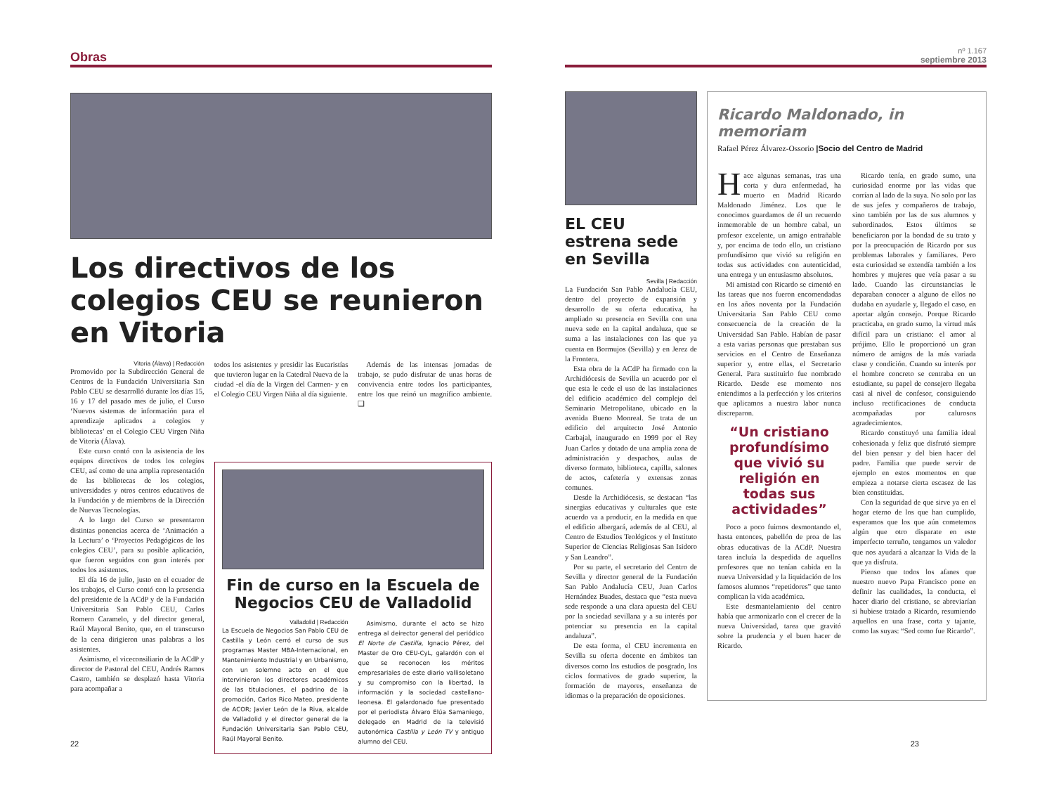Obras
Los directivos de los colegios CEU se reunieron en Vitoria
Vitoria (Álava) | Redacción
Promovido por la Subdirección General de Centros de la Fundación Universitaria San Pablo CEU se desarrolló durante los días 15, 16 y 17 del pasado mes de julio, el Curso ‘Nuevos sistemas de información para el aprendizaje aplicados a colegios y bibliotecas’ en el Colegio CEU Virgen Niña de Vitoria (Álava).
Este curso contó con la asistencia de los equipos directivos de todos los colegios CEU, así como de una amplia representación de las bibliotecas de los colegios, universidades y otros centros educativos de la Fundación y de miembros de la Dirección de Nuevas Tecnologías.
A lo largo del Curso se presentaron distintas ponencias acerca de ‘Animación a la Lectura’ o ‘Proyectos Pedagógicos de los colegios CEU’, para su posible aplicación, que fueron seguidos con gran interés por todos los asistentes.
El día 16 de julio, justo en el ecuador de los trabajos, el Curso contó con la presencia del presidente de la ACdP y de la Fundación Universitaria San Pablo CEU, Carlos Romero Caramelo, y del director general, Raúl Mayoral Benito, que, en el transcurso de la cena dirigieron unas palabras a los asistentes.
Asimismo, el viceconsiliario de la ACdP y director de Pastoral del CEU, Andrés Ramos Castro, también se desplazó hasta Vitoria para acompañar a
todos los asistentes y presidir las Eucaristías que tuvieron lugar en la Catedral Nueva de la ciudad -el día de la Virgen del Carmen- y en el Colegio CEU Virgen Niña al día siguiente.
Además de las intensas jornadas de trabajo, se pudo disfrutar de unas horas de convivencia entre todos los participantes, entre los que reinó un magnífico ambiente. ❑
Fin de curso en la Escuela de Negocios CEU de Valladolid
Valladolid | Redacción
La Escuela de Negocios San Pablo CEU de Castilla y León cerró el curso de sus programas Master MBA-Internacional, en Mantenimiento Industrial y en Urbanismo, con un solemne acto en el que intervinieron los directores académicos de las titulaciones, el padrino de la promoción, Carlos Rico Mateo, presidente de ACOR; Javier León de la Riva, alcalde de Valladolid y el director general de la Fundación Universitaria San Pablo CEU, Raúl Mayoral Benito.
Asimismo, durante el acto se hizo entrega al deirector general del periódico El Norte de Castilla, Ignacio Pérez, del Master de Oro CEU-CyL, galardón con el que se reconocen los méritos empresariales de este diario vallisoletano y su compromiso con la libertad, la información y la sociedad castellano-leonesa. El galardonado fue presentado por el periodista Álvaro Elúa Samaniego, delegado en Madrid de la televisió autonómica Castilla y León TV y antiguo alumno del CEU.
22
nº 1.167
septiembre 2013
EL CEU estrena sede en Sevilla
Sevilla | Redacción
La Fundación San Pablo Andalucía CEU, dentro del proyecto de expansión y desarrollo de su oferta educativa, ha ampliado su presencia en Sevilla con una nueva sede en la capital andaluza, que se suma a las instalaciones con las que ya cuenta en Bormujos (Sevilla) y en Jerez de la Frontera.
Esta obra de la ACdP ha firmado con la Archidiócesis de Sevilla un acuerdo por el que esta le cede el uso de las instalaciones del edificio académico del complejo del Seminario Metropolitano, ubicado en la avenida Bueno Monreal. Se trata de un edificio del arquitecto José Antonio Carbajal, inaugurado en 1999 por el Rey Juan Carlos y dotado de una amplia zona de administración y despachos, aulas de diverso formato, biblioteca, capilla, salones de actos, cafetería y extensas zonas comunes.
Desde la Archidiócesis, se destacan “las sinergias educativas y culturales que este acuerdo va a producir, en la medida en que el edificio albergará, además de al CEU, al Centro de Estudios Teológicos y el Instituto Superior de Ciencias Religiosas San Isidoro y San Leandro”.
Por su parte, el secretario del Centro de Sevilla y director general de la Fundación San Pablo Andalucía CEU, Juan Carlos Hernández Buades, destaca que “esta nueva sede responde a una clara apuesta del CEU por la sociedad sevillana y a su interés por potenciar su presencia en la capital andaluza”.
De esta forma, el CEU incrementa en Sevilla su oferta docente en ámbitos tan diversos como los estudios de posgrado, los ciclos formativos de grado superior, la formación de mayores, enseñanza de idiomas o la preparación de oposiciones.
Ricardo Maldonado, in memoriam
Rafael Pérez Álvarez-Ossorio |Socio del Centro de Madrid
Hace algunas semanas, tras una corta y dura enfermedad, ha muerto en Madrid Ricardo Maldonado Jiménez. Los que le conocimos guardamos de él un recuerdo inmemorable de un hombre cabal, un profesor excelente, un amigo entrañable y, por encima de todo ello, un cristiano profundísimo que vivió su religión en todas sus actividades con autenticidad, una entrega y un entusiasmo absolutos.
Mi amistad con Ricardo se cimentó en las tareas que nos fueron encomendadas en los años noventa por la Fundación Universitaria San Pablo CEU como consecuencia de la creación de la Universidad San Pablo. Habían de pasar a esta varias personas que prestaban sus servicios en el Centro de Enseñanza superior y, entre ellas, el Secretario General. Para sustituirlo fue nombrado Ricardo. Desde ese momento nos entendimos a la perfección y los criterios que aplicamos a nuestra labor nunca discreparon.
“Un cristiano profundísimo que vivió su religión en todas sus actividades”
Poco a poco fuimos desmontando el, hasta entonces, pabellón de proa de las obras educativas de la ACdP. Nuestra tarea incluía la despedida de aquellos profesores que no tenían cabida en la nueva Universidad y la liquidación de los famosos alumnos “repetidores” que tanto complican la vida académica.
Este desmantelamiento del centro había que armonizarlo con el crecer de la nueva Universidad, tarea que gravitó sobre la prudencia y el buen hacer de Ricardo.
Ricardo tenía, en grado sumo, una curiosidad enorme por las vidas que corrían al lado de la suya. No solo por las de sus jefes y compañeros de trabajo, sino también por las de sus alumnos y subordinados. Estos últimos se beneficiaron por la bondad de su trato y por la preocupación de Ricardo por sus problemas laborales y familiares. Pero esta curiosidad se extendía también a los hombres y mujeres que veía pasar a su lado. Cuando las circunstancias le deparaban conocer a alguno de ellos no dudaba en ayudarle y, llegado el caso, en aportar algún consejo. Porque Ricardo practicaba, en grado sumo, la virtud más difícil para un cristiano: el amor al prójimo. Ello le proporcionó un gran número de amigos de la más variada clase y condición. Cuando su interés por el hombre concreto se centraba en un estudiante, su papel de consejero llegaba casi al nivel de confesor, consiguiendo incluso rectificaciones de conducta acompañadas por calurosos agradecimientos.
Ricardo constituyó una familia ideal cohesionada y feliz que disfrutó siempre del bien pensar y del bien hacer del padre. Familia que puede servir de ejemplo en estos momentos en que empieza a notarse cierta escasez de las bien constituidas.
Con la seguridad de que sirve ya en el hogar eterno de los que han cumplido, esperamos que los que aún cometemos algún que otro disparate en este imperfecto terruño, tengamos un valedor que nos ayudará a alcanzar la Vida de la que ya disfruta.
Pienso que todos los afanes que nuestro nuevo Papa Francisco pone en definir las cualidades, la conducta, el hacer diario del cristiano, se abreviarían si hubiese tratado a Ricardo, resumiendo aquellos en una frase, corta y tajante, como las suyas: “Sed como fue Ricardo”.
23